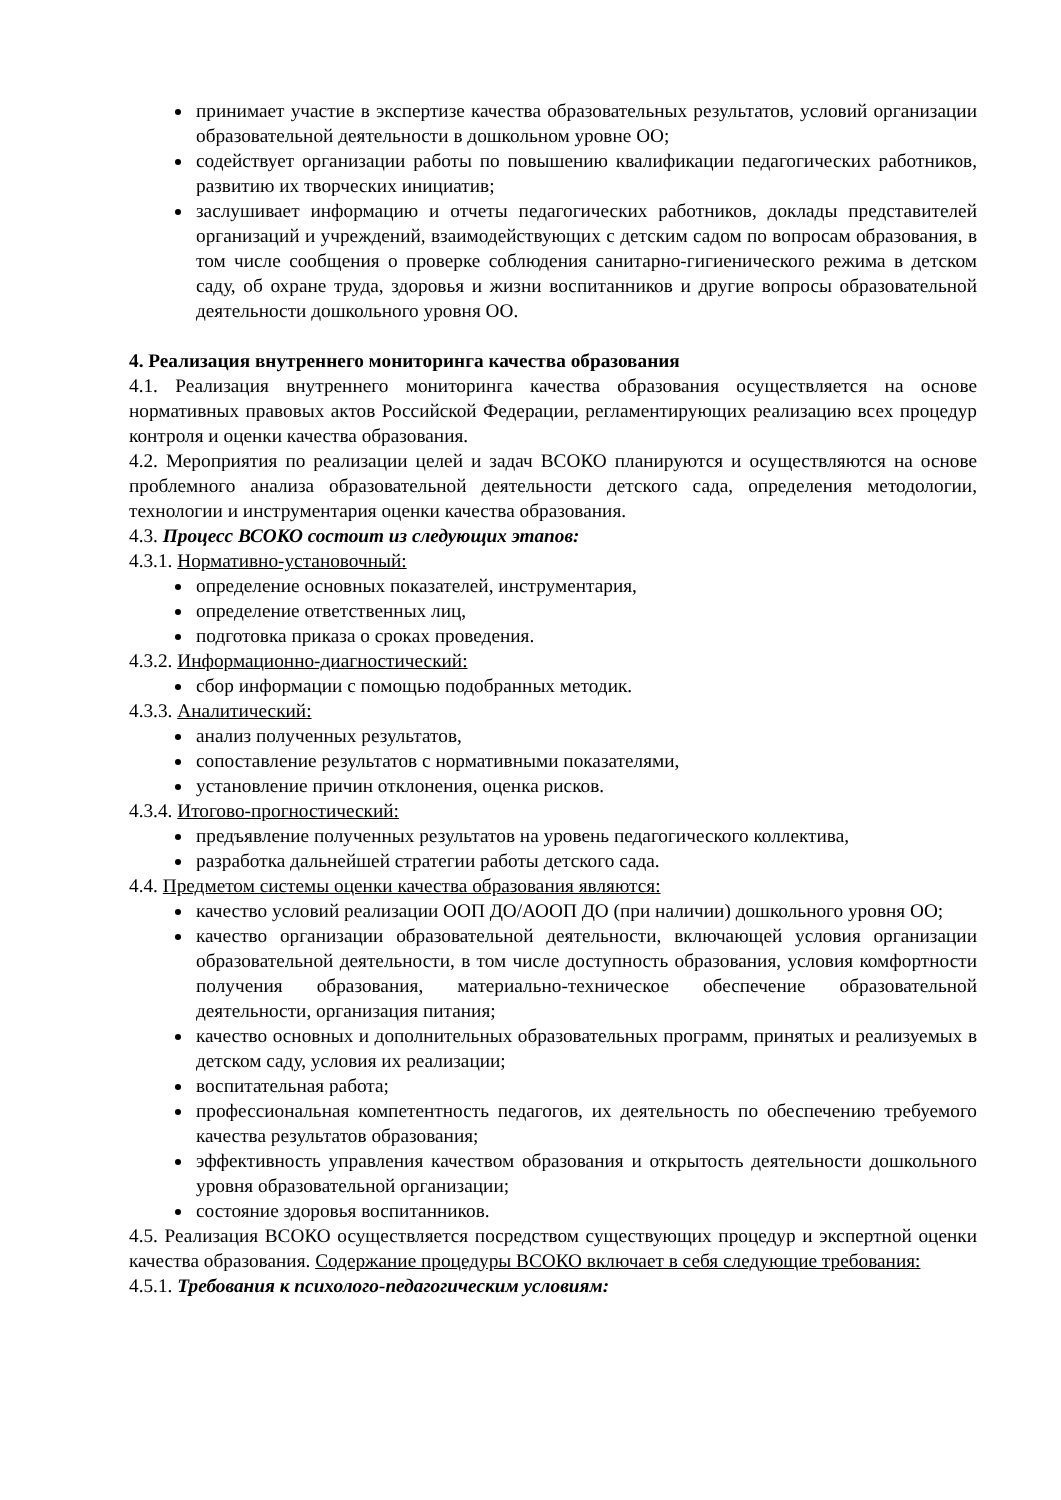принимает участие в экспертизе качества образовательных результатов, условий организации образовательной деятельности в дошкольном уровне ОО;
содействует организации работы по повышению квалификации педагогических работников, развитию их творческих инициатив;
заслушивает информацию и отчеты педагогических работников, доклады представителей организаций и учреждений, взаимодействующих с детским садом по вопросам образования, в том числе сообщения о проверке соблюдения санитарно-гигиенического режима в детском саду, об охране труда, здоровья и жизни воспитанников и другие вопросы образовательной деятельности дошкольного уровня ОО.
4. Реализация внутреннего мониторинга качества образования
4.1. Реализация внутреннего мониторинга качества образования осуществляется на основе нормативных правовых актов Российской Федерации, регламентирующих реализацию всех процедур контроля и оценки качества образования.
4.2. Мероприятия по реализации целей и задач ВСОКО планируются и осуществляются на основе проблемного анализа образовательной деятельности детского сада, определения методологии, технологии и инструментария оценки качества образования.
4.3. Процесс ВСОКО состоит из следующих этапов:
4.3.1. Нормативно-установочный:
определение основных показателей, инструментария,
определение ответственных лиц,
подготовка приказа о сроках проведения.
4.3.2. Информационно-диагностический:
сбор информации с помощью подобранных методик.
4.3.3. Аналитический:
анализ полученных результатов,
сопоставление результатов с нормативными показателями,
установление причин отклонения, оценка рисков.
4.3.4. Итогово-прогностический:
предъявление полученных результатов на уровень педагогического коллектива,
разработка дальнейшей стратегии работы детского сада.
4.4. Предметом системы оценки качества образования являются:
качество условий реализации ООП ДО/АООП ДО (при наличии) дошкольного уровня ОО;
качество организации образовательной деятельности, включающей условия организации образовательной деятельности, в том числе доступность образования, условия комфортности получения образования, материально-техническое обеспечение образовательной деятельности, организация питания;
качество основных и дополнительных образовательных программ, принятых и реализуемых в детском саду, условия их реализации;
воспитательная работа;
профессиональная компетентность педагогов, их деятельность по обеспечению требуемого качества результатов образования;
эффективность управления качеством образования и открытость деятельности дошкольного уровня образовательной организации;
состояние здоровья воспитанников.
4.5. Реализация ВСОКО осуществляется посредством существующих процедур и экспертной оценки качества образования. Содержание процедуры ВСОКО включает в себя следующие требования:
4.5.1. Требования к психолого-педагогическим условиям: